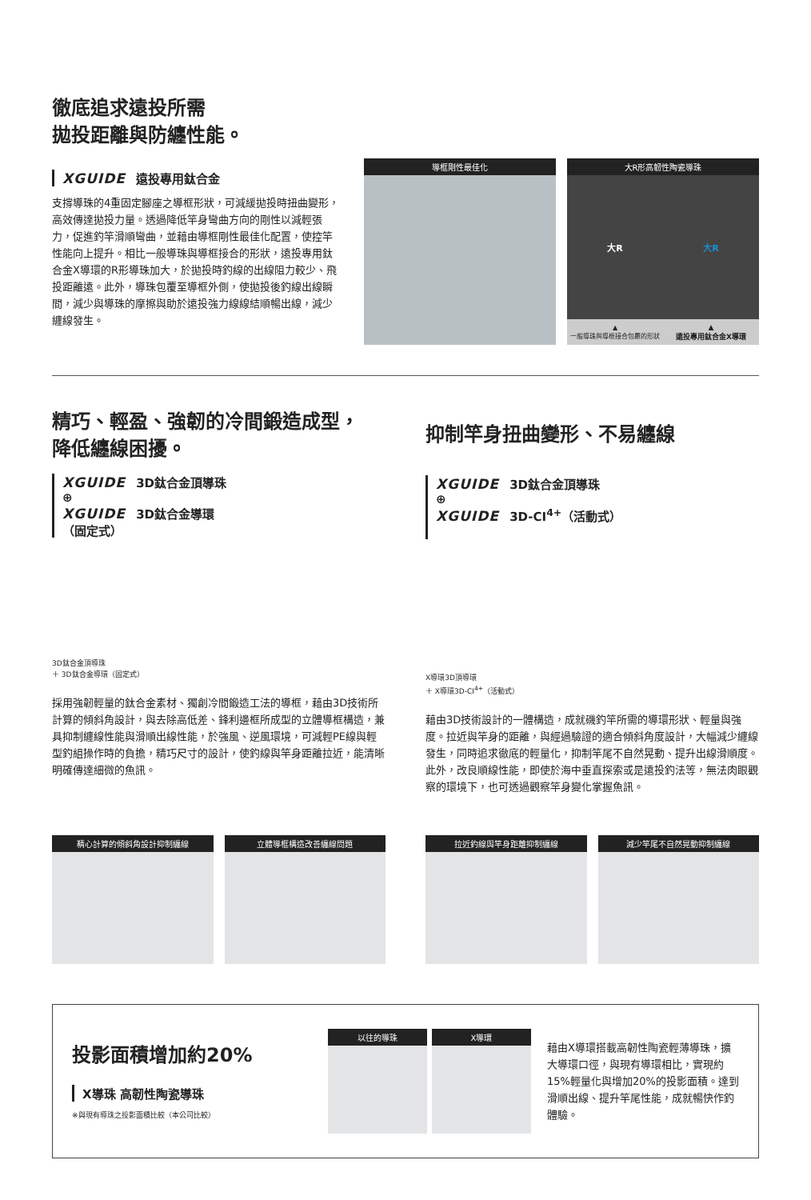徹底追求遠投所需
拋投距離與防纏性能。
XGUIDE 遠投專用鈦合金
支撐導珠的4重固定腳座之導框形狀，可減緩拋投時扭曲變形，高效傳達拋投力量。透過降低竿身彎曲方向的剛性以減輕張力，促進釣竿滑順彎曲，並藉由導框剛性最佳化配置，使控竿性能向上提升。相比一般導珠與導框接合的形狀，遠投專用鈦合金X導環的R形導珠加大，於拋投時釣線的出線阻力較少、飛投距離遠。此外，導珠包覆至導框外側，使拋投後釣線出線瞬間，減少與導珠的摩擦與助於遠投強力線線結順暢出線，減少纏線發生。
導框剛性最佳化 大R形高韌性陶瓷導珠
大R 大R
▲
一般導珠與導框接合包覆的形狀 ▲
遠投專用鈦合金X導環
精巧、輕盈、強韌的冷間鍛造成型，
降低纏線困擾。
XGUIDE 3D鈦合金頂導珠
⊕
XGUIDE 3D鈦合金導環
（固定式）
3D鈦合金頂導珠
＋ 3D鈦合金導環（固定式）
採用強韌輕量的鈦合金素材、獨創冷間鍛造工法的導框，藉由3D技術所計算的傾斜角設計，與去除高低差、鋒利邊框所成型的立體導框構造，兼具抑制纏線性能與滑順出線性能，於強風、逆風環境，可減輕PE線與輕型釣組操作時的負擔，精巧尺寸的設計，使釣線與竿身距離拉近，能清晰明確傳達細微的魚訊。
抑制竿身扭曲變形、不易纏線
XGUIDE 3D鈦合金頂導珠
⊕
XGUIDE 3D-CI<sup>4+</sup>（活動式）
X導環3D頂導環
＋ X導環3D-CI<sup>4+</sup>（活動式）
藉由3D技術設計的一體構造，成就磯釣竿所需的導環形狀、輕量與強度。拉近與竿身的距離，與經過驗證的適合傾斜角度設計，大幅減少纏線發生，同時追求徹底的輕量化，抑制竿尾不自然晃動、提升出線滑順度。此外，改良順線性能，即使於海中垂直探索或是遠投釣法等，無法肉眼觀察的環境下，也可透過觀察竿身變化掌握魚訊。
精心計算的傾斜角設計抑制纏線 立體導框構造改善纏線問題 拉近釣線與竿身距離抑制纏線 減少竿尾不自然晃動抑制纏線
投影面積增加約20%
X導珠 高韌性陶瓷導珠
※與現有導珠之投影面積比較（本公司比較）
以往的導珠 X導環
藉由X導環搭載高韌性陶瓷輕薄導珠，擴大導環口徑，與現有導環相比，實現約15%輕量化與增加20%的投影面積。達到滑順出線、提升竿尾性能，成就暢快作釣體驗。